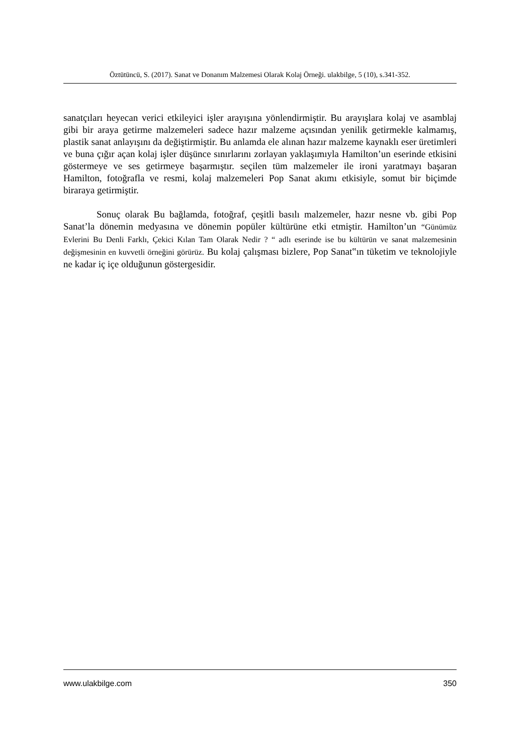Öztütüncü, S. (2017). Sanat ve Donanım Malzemesi Olarak Kolaj Örneği. ulakbilge, 5 (10), s.341-352.
sanatçıları heyecan verici etkileyici işler arayışına yönlendirmiştir. Bu arayışlara kolaj ve asamblaj gibi bir araya getirme malzemeleri sadece hazır malzeme açısından yenilik getirmekle kalmamış, plastik sanat anlayışını da değiştirmiştir. Bu anlamda ele alınan hazır malzeme kaynaklı eser üretimleri ve buna çığır açan kolaj işler düşünce sınırlarını zorlayan yaklaşımıyla Hamilton’un eserinde etkisini göstermeye ve ses getirmeye başarmıştır. seçilen tüm malzemeler ile ironi yaratmayı başaran Hamilton, fotoğrafla ve resmi, kolaj malzemeleri Pop Sanat akımı etkisiyle, somut bir biçimde biraraya getirmiştir.
Sonuç olarak Bu bağlamda, fotoğraf, çeşitli basılı malzemeler, hazır nesne vb. gibi Pop Sanat’la dönemin medyasına ve dönemin popüler kültürüne etki etmiştir. Hamilton’un “Günümüz Evlerini Bu Denli Farklı, Çekici Kılan Tam Olarak Nedir ? “ adlı eserinde ise bu kültürün ve sanat malzemesinin değişmesinin en kuvvetli örneğini görürüz. Bu kolaj çalışması bizlere, Pop Sanat‟ın tüketim ve teknolojiyle ne kadar iç içe olduğunun göstergesidir.
www.ulakbilge.com 350